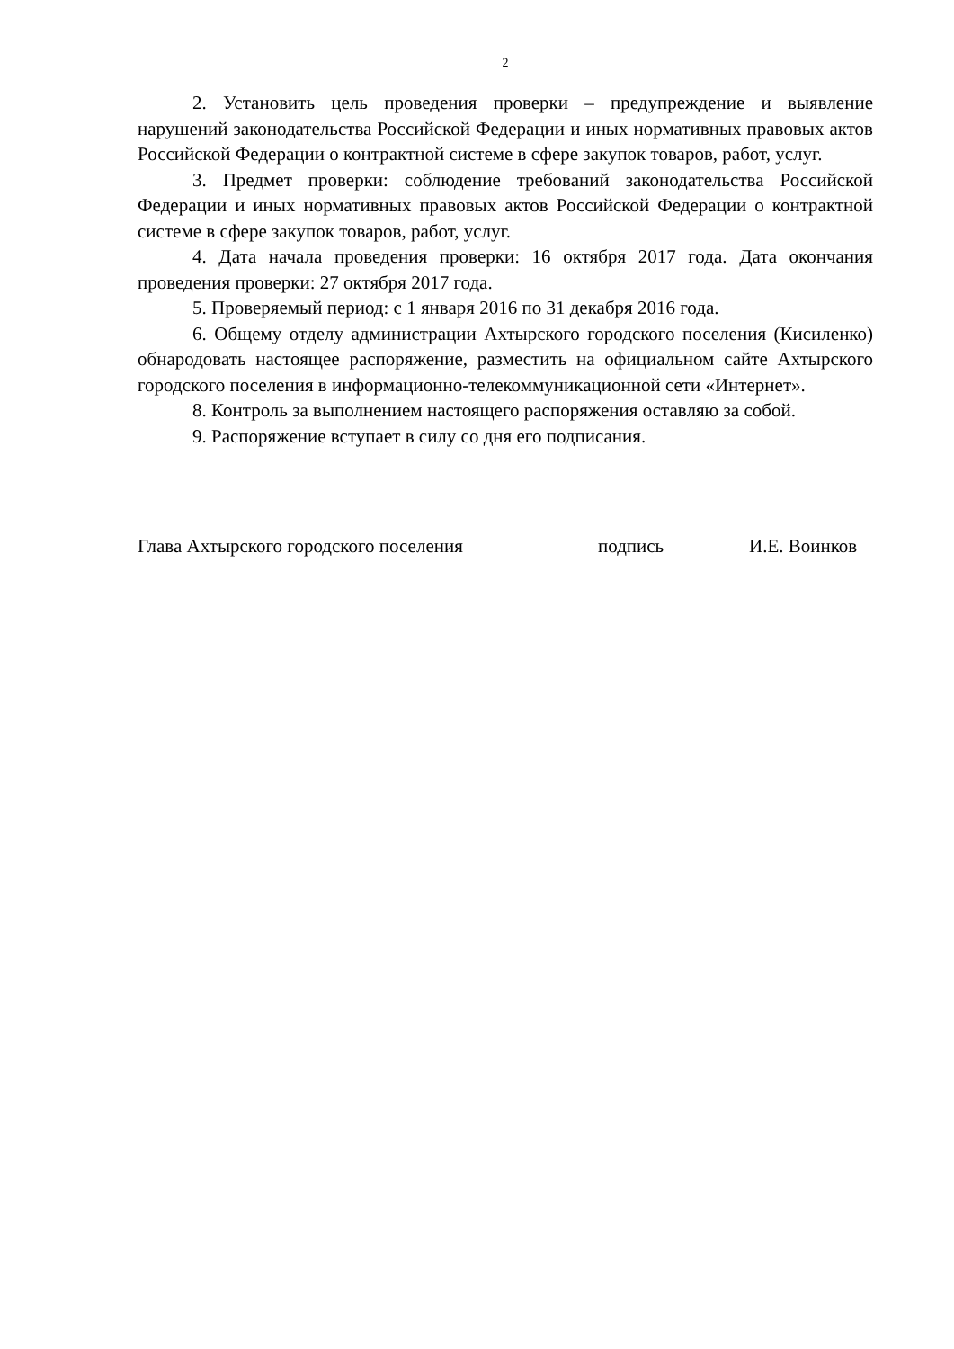2
2. Установить цель проведения проверки – предупреждение и выявление нарушений законодательства Российской Федерации и иных нормативных правовых актов Российской Федерации о контрактной системе в сфере закупок товаров, работ, услуг.
3. Предмет проверки: соблюдение требований законодательства Российской Федерации и иных нормативных правовых актов Российской Федерации о контрактной системе в сфере закупок товаров, работ, услуг.
4. Дата начала проведения проверки: 16 октября 2017 года. Дата окончания проведения проверки: 27 октября 2017 года.
5. Проверяемый период: с 1 января 2016 по 31 декабря 2016 года.
6. Общему отделу администрации Ахтырского городского поселения (Кисиленко) обнародовать настоящее распоряжение, разместить на официальном сайте Ахтырского городского поселения в информационно-телекоммуникационной сети «Интернет».
8. Контроль за выполнением настоящего распоряжения оставляю за собой.
9. Распоряжение вступает в силу со дня его подписания.
Глава Ахтырского городского поселения подпись И.Е. Воинков